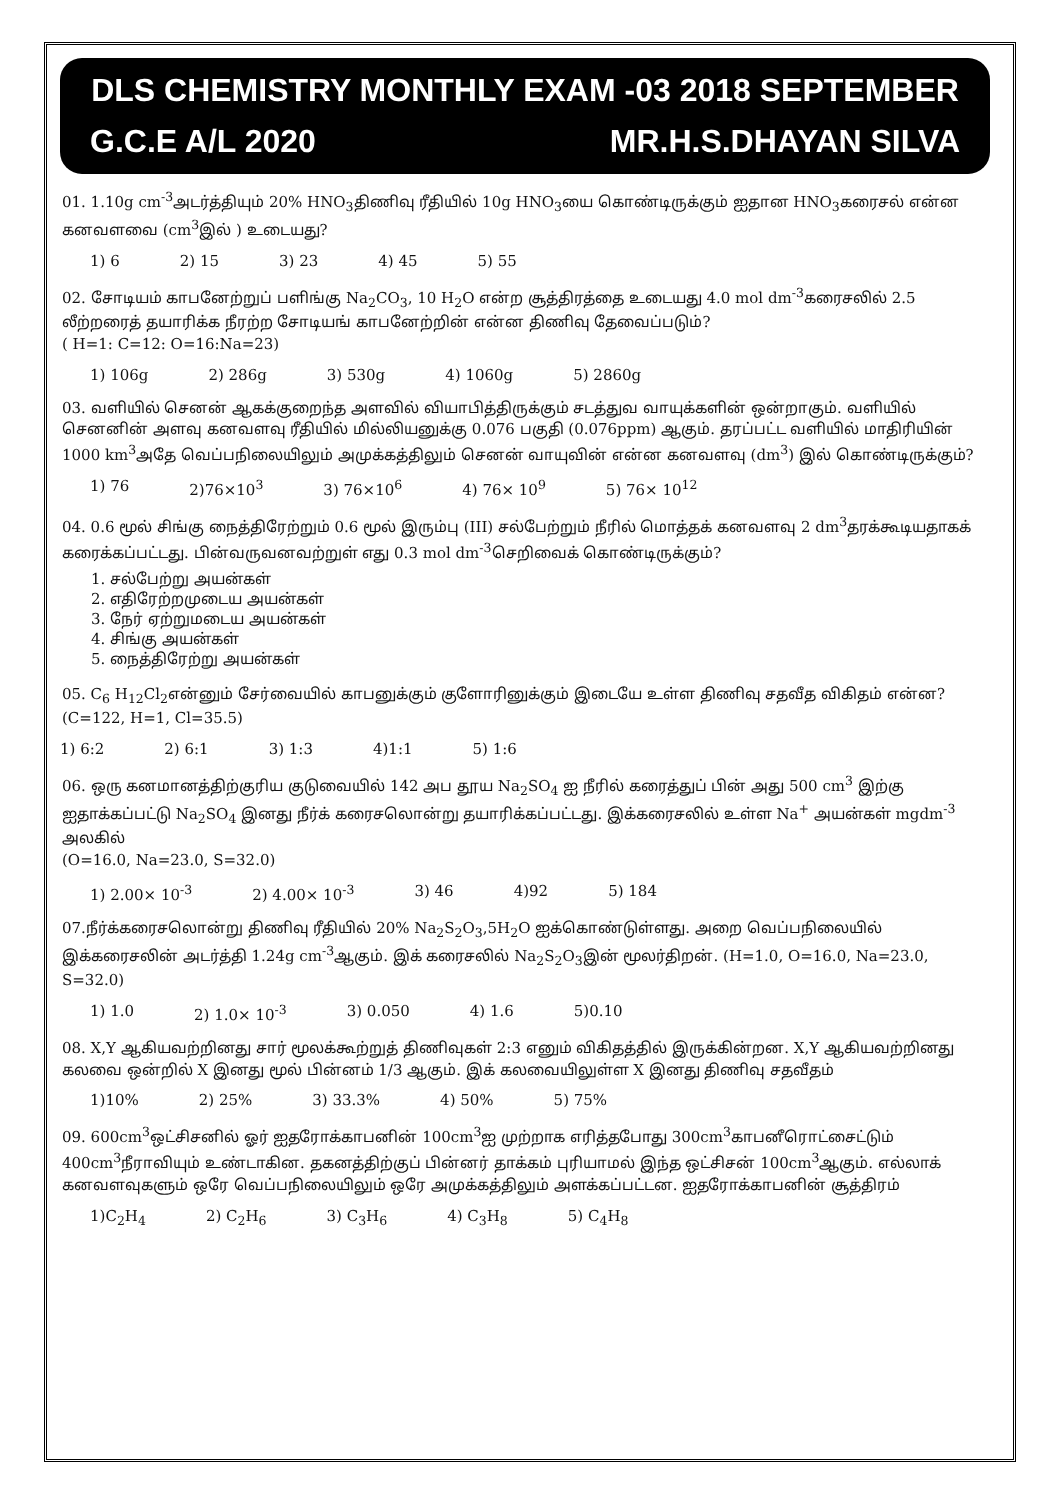DLS CHEMISTRY MONTHLY EXAM -03 2018 SEPTEMBER
G.C.E A/L 2020 MR.H.S.DHAYAN SILVA
01. 1.10g cm<sup>-3</sup>அடர்த்தியும் 20% HNO<sub>3</sub>திணிவு ரீதியில் 10g HNO<sub>3</sub>யை கொண்டிருக்கும் ஐதான HNO<sub>3</sub>கரைசல் என்ன கனவளவை (cm<sup>3</sup>இல் ) உடையது?
1) 6 2) 15 3) 23 4) 45 5) 55
02. சோடியம் காபனேற்றுப் பளிங்கு Na<sub>2</sub>CO<sub>3</sub>, 10 H<sub>2</sub>O என்ற சூத்திரத்தை உடையது 4.0 mol dm<sup>-3</sup>கரைசலில் 2.5 லீற்றரைத் தயாரிக்க நீரற்ற சோடியங் காபனேற்றின் என்ன திணிவு தேவைப்படும்?
( H=1: C=12: O=16:Na=23)
1) 106g 2) 286g 3) 530g 4) 1060g 5) 2860g
03. வளியில் செனன் ஆகக்குறைந்த அளவில் வியாபித்திருக்கும் சடத்துவ வாயுக்களின் ஒன்றாகும். வளியில் செனனின் அளவு கனவளவு ரீதியில் மில்லியனுக்கு 0.076 பகுதி (0.076ppm) ஆகும். தரப்பட்ட வளியில் மாதிரியின் 1000 km<sup>3</sup>அதே வெப்பநிலையிலும் அமுக்கத்திலும் செனன் வாயுவின் என்ன கனவளவு (dm<sup>3</sup>) இல் கொண்டிருக்கும்?
1) 76 2)76×10<sup>3</sup> 3) 76×10<sup>6</sup> 4) 76× 10<sup>9</sup> 5) 76× 10<sup>12</sup>
04. 0.6 மூல் சிங்கு நைத்திரேற்றும் 0.6 மூல் இரும்பு (III) சல்பேற்றும் நீரில் மொத்தக் கனவளவு 2 dm<sup>3</sup>தரக்கூடியதாகக் கரைக்கப்பட்டது. பின்வருவனவற்றுள் எது 0.3 mol dm<sup>-3</sup>செறிவைக் கொண்டிருக்கும்?
1. சல்பேற்று அயன்கள்
2. எதிரேற்றமுடைய அயன்கள்
3. நேர் ஏற்றுமடைய அயன்கள்
4. சிங்கு அயன்கள்
5. நைத்திரேற்று அயன்கள்
05. C<sub>6</sub> H<sub>12</sub>Cl<sub>2</sub>என்னும் சேர்வையில் காபனுக்கும் குளோரினுக்கும் இடையே உள்ள திணிவு சதவீத விகிதம் என்ன? (C=122, H=1, Cl=35.5)
1) 6:2 2) 6:1 3) 1:3 4)1:1 5) 1:6
06. ஒரு கனமானத்திற்குரிய குடுவையில் 142 அப தூய Na<sub>2</sub>SO<sub>4</sub> ஐ நீரில் கரைத்துப் பின் அது 500 cm<sup>3</sup> இற்கு ஐதாக்கப்பட்டு Na<sub>2</sub>SO<sub>4</sub> இனது நீர்க் கரைசலொன்று தயாரிக்கப்பட்டது. இக்கரைசலில் உள்ள Na<sup>+</sup> அயன்கள் mgdm<sup>-3</sup> அலகில்
(O=16.0, Na=23.0, S=32.0)
1) 2.00× 10<sup>-3</sup> 2) 4.00× 10<sup>-3</sup> 3) 46 4)92 5) 184
07.நீர்க்கரைசலொன்று திணிவு ரீதியில் 20% Na<sub>2</sub>S<sub>2</sub>O<sub>3</sub>,5H<sub>2</sub>O ஐக்கொண்டுள்ளது. அறை வெப்பநிலையில் இக்கரைசலின் அடர்த்தி 1.24g cm<sup>-3</sup>ஆகும். இக் கரைசலில் Na<sub>2</sub>S<sub>2</sub>O<sub>3</sub>இன் மூலர்திறன். (H=1.0, O=16.0, Na=23.0, S=32.0)
1) 1.0 2) 1.0× 10<sup>-3</sup> 3) 0.050 4) 1.6 5)0.10
08. X,Y ஆகியவற்றினது சார் மூலக்கூற்றுத் திணிவுகள் 2:3 எனும் விகிதத்தில் இருக்கின்றன. X,Y ஆகியவற்றினது கலவை ஒன்றில் X இனது மூல் பின்னம் 1/3 ஆகும். இக் கலவையிலுள்ள X இனது திணிவு சதவீதம்
1)10% 2) 25% 3) 33.3% 4) 50% 5) 75%
09. 600cm<sup>3</sup>ஒட்சிசனில் ஓர் ஐதரோக்காபனின் 100cm<sup>3</sup>ஐ முற்றாக எரித்தபோது 300cm<sup>3</sup>காபனீரொட்சைட்டும் 400cm<sup>3</sup>நீராவியும் உண்டாகின. தகனத்திற்குப் பின்னர் தாக்கம் புரியாமல் இந்த ஒட்சிசன் 100cm<sup>3</sup>ஆகும். எல்லாக் கனவளவுகளும் ஒரே வெப்பநிலையிலும் ஒரே அமுக்கத்திலும் அளக்கப்பட்டன. ஐதரோக்காபனின் சூத்திரம்
1)C<sub>2</sub>H<sub>4</sub> 2) C<sub>2</sub>H<sub>6</sub> 3) C<sub>3</sub>H<sub>6</sub> 4) C<sub>3</sub>H<sub>8</sub> 5) C<sub>4</sub>H<sub>8</sub>